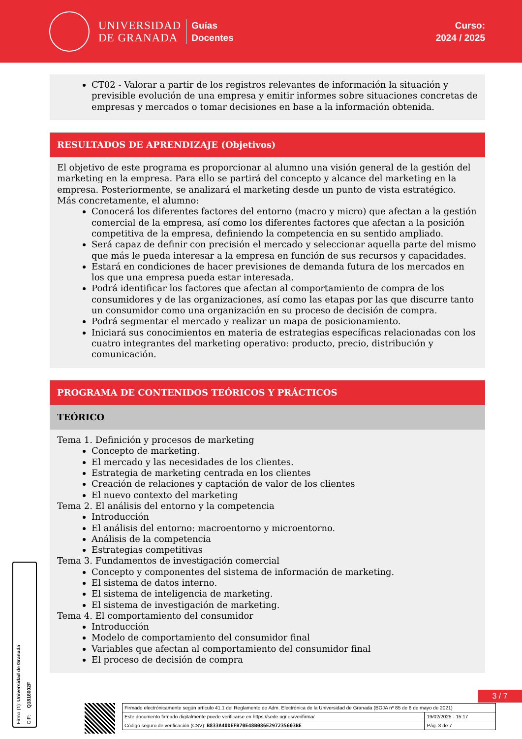UNIVERSIDAD
DE GRANADA
Guías
Docentes
Curso:
2024 / 2025
CT02 - Valorar a partir de los registros relevantes de información la situación y previsible evolución de una empresa y emitir informes sobre situaciones concretas de empresas y mercados o tomar decisiones en base a la información obtenida.
RESULTADOS DE APRENDIZAJE (Objetivos)
El objetivo de este programa es proporcionar al alumno una visión general de la gestión del marketing en la empresa. Para ello se partirá del concepto y alcance del marketing en la empresa. Posteriormente, se analizará el marketing desde un punto de vista estratégico.
Más concretamente, el alumno:
Conocerá los diferentes factores del entorno (macro y micro) que afectan a la gestión comercial de la empresa, así como los diferentes factores que afectan a la posición competitiva de la empresa, definiendo la competencia en su sentido ampliado.
Será capaz de definir con precisión el mercado y seleccionar aquella parte del mismo que más le pueda interesar a la empresa en función de sus recursos y capacidades.
Estará en condiciones de hacer previsiones de demanda futura de los mercados en los que una empresa pueda estar interesada.
Podrá identificar los factores que afectan al comportamiento de compra de los consumidores y de las organizaciones, así como las etapas por las que discurre tanto un consumidor como una organización en su proceso de decisión de compra.
Podrá segmentar el mercado y realizar un mapa de posicionamiento.
Iniciará sus conocimientos en materia de estrategias específicas relacionadas con los cuatro integrantes del marketing operativo: producto, precio, distribución y comunicación.
PROGRAMA DE CONTENIDOS TEÓRICOS Y PRÁCTICOS
TEÓRICO
Tema 1. Definición y procesos de marketing
Concepto de marketing.
El mercado y las necesidades de los clientes.
Estrategia de marketing centrada en los clientes
Creación de relaciones y captación de valor de los clientes
El nuevo contexto del marketing
Tema 2. El análisis del entorno y la competencia
Introducción
El análisis del entorno: macroentorno y microentorno.
Análisis de la competencia
Estrategias competitivas
Tema 3. Fundamentos de investigación comercial
Concepto y componentes del sistema de información de marketing.
El sistema de datos interno.
El sistema de inteligencia de marketing.
El sistema de investigación de marketing.
Tema 4. El comportamiento del consumidor
Introducción
Modelo de comportamiento del consumidor final
Variables que afectan al comportamiento del consumidor final
El proceso de decisión de compra
Firma (1): Universidad de Granada CIF: Q1818002F
3 / 7
| Firmado electrónicamente según artículo 41.1 del Reglamento de Adm. Electrónica de la Universidad de Granada (BOJA nº 85 de 6 de mayo de 2021) | |
| Este documento firmado digitalmente puede verificarse en https://sede.ugr.es/verifirma/ | 19/02/2025 - 15:17 |
| Código seguro de verificación (CSV): B833A40DEFB70E48B086E297235603BE | Pág. 3 de 7 |